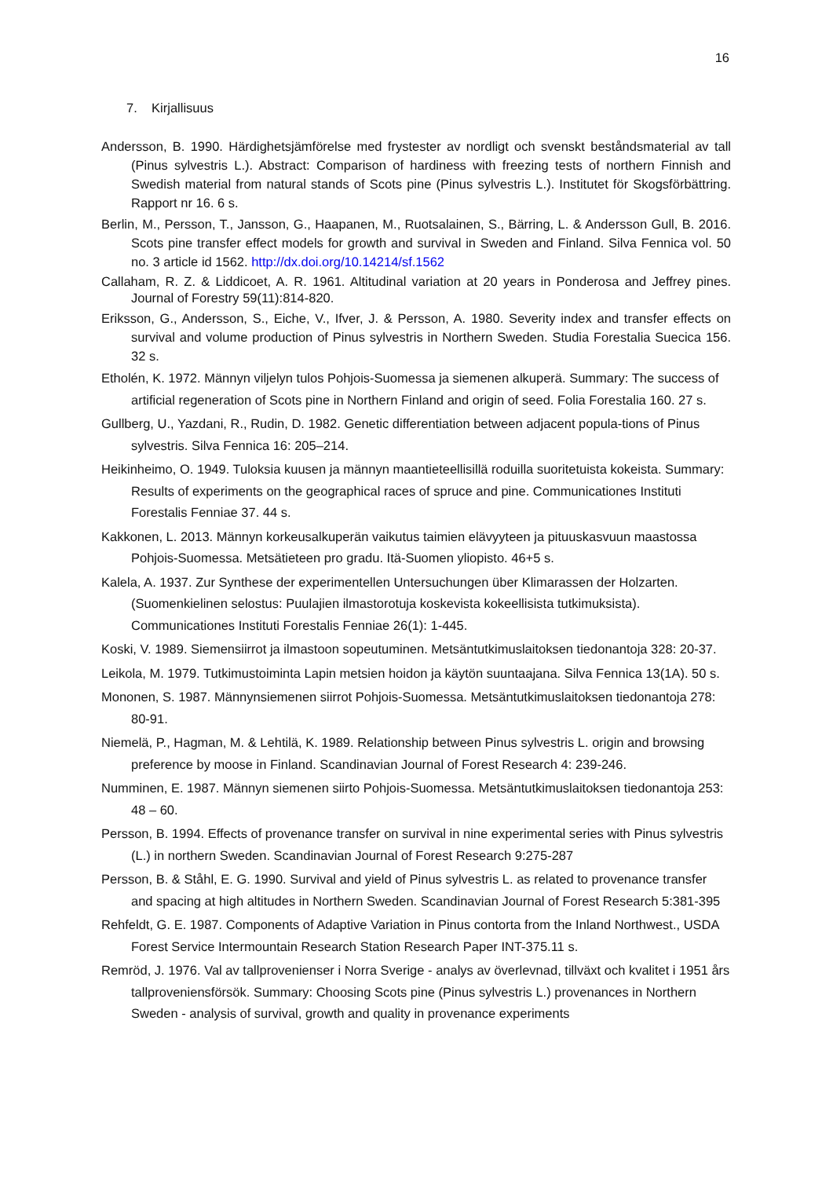16
7. Kirjallisuus
Andersson, B. 1990. Härdighetsjämförelse med frystester av nordligt och svenskt beståndsmaterial av tall (Pinus sylvestris L.). Abstract: Comparison of hardiness with freezing tests of northern Finnish and Swedish material from natural stands of Scots pine (Pinus sylvestris L.). Institutet för Skogsförbättring. Rapport nr 16. 6 s.
Berlin, M., Persson, T., Jansson, G., Haapanen, M., Ruotsalainen, S., Bärring, L. & Andersson Gull, B. 2016. Scots pine transfer effect models for growth and survival in Sweden and Finland. Silva Fennica vol. 50 no. 3 article id 1562. http://dx.doi.org/10.14214/sf.1562
Callaham, R. Z. & Liddicoet, A. R. 1961. Altitudinal variation at 20 years in Ponderosa and Jeffrey pines. Journal of Forestry 59(11):814-820.
Eriksson, G., Andersson, S., Eiche, V., Ifver, J. & Persson, A. 1980. Severity index and transfer effects on survival and volume production of Pinus sylvestris in Northern Sweden. Studia Forestalia Suecica 156. 32 s.
Etholén, K. 1972. Männyn viljelyn tulos Pohjois-Suomessa ja siemenen alkuperä. Summary: The success of artificial regeneration of Scots pine in Northern Finland and origin of seed. Folia Forestalia 160. 27 s.
Gullberg, U., Yazdani, R., Rudin, D. 1982. Genetic differentiation between adjacent popula-tions of Pinus sylvestris. Silva Fennica 16: 205–214.
Heikinheimo, O. 1949. Tuloksia kuusen ja männyn maantieteellisillä roduilla suoritetuista kokeista. Summary: Results of experiments on the geographical races of spruce and pine. Communicationes Instituti Forestalis Fenniae 37. 44 s.
Kakkonen, L. 2013. Männyn korkeusalkuperän vaikutus taimien elävyyteen ja pituuskasvuun maastossa Pohjois-Suomessa. Metsätieteen pro gradu. Itä-Suomen yliopisto. 46+5 s.
Kalela, A. 1937. Zur Synthese der experimentellen Untersuchungen über Klimarassen der Holzarten. (Suomenkielinen selostus: Puulajien ilmastorotuja koskevista kokeellisista tutkimuksista). Communicationes Instituti Forestalis Fenniae 26(1): 1-445.
Koski, V. 1989. Siemensiirrot ja ilmastoon sopeutuminen. Metsäntutkimuslaitoksen tiedonantoja 328: 20-37.
Leikola, M. 1979. Tutkimustoiminta Lapin metsien hoidon ja käytön suuntaajana. Silva Fennica 13(1A). 50 s.
Mononen, S. 1987. Männynsiemenen siirrot Pohjois-Suomessa. Metsäntutkimuslaitoksen tiedonantoja 278: 80-91.
Niemelä, P., Hagman, M. & Lehtilä, K. 1989. Relationship between Pinus sylvestris L. origin and browsing preference by moose in Finland. Scandinavian Journal of Forest Research 4: 239-246.
Numminen, E. 1987. Männyn siemenen siirto Pohjois-Suomessa. Metsäntutkimuslaitoksen tiedonantoja 253: 48 – 60.
Persson, B. 1994. Effects of provenance transfer on survival in nine experimental series with Pinus sylvestris (L.) in northern Sweden. Scandinavian Journal of Forest Research 9:275-287
Persson, B. & Ståhl, E. G. 1990. Survival and yield of Pinus sylvestris L. as related to provenance transfer and spacing at high altitudes in Northern Sweden. Scandinavian Journal of Forest Research 5:381-395
Rehfeldt, G. E. 1987. Components of Adaptive Variation in Pinus contorta from the Inland Northwest., USDA Forest Service Intermountain Research Station Research Paper INT-375.11 s.
Remröd, J. 1976. Val av tallprovenienser i Norra Sverige - analys av överlevnad, tillväxt och kvalitet i 1951 års tallproveniensförsök. Summary: Choosing Scots pine (Pinus sylvestris L.) provenances in Northern Sweden - analysis of survival, growth and quality in provenance experiments